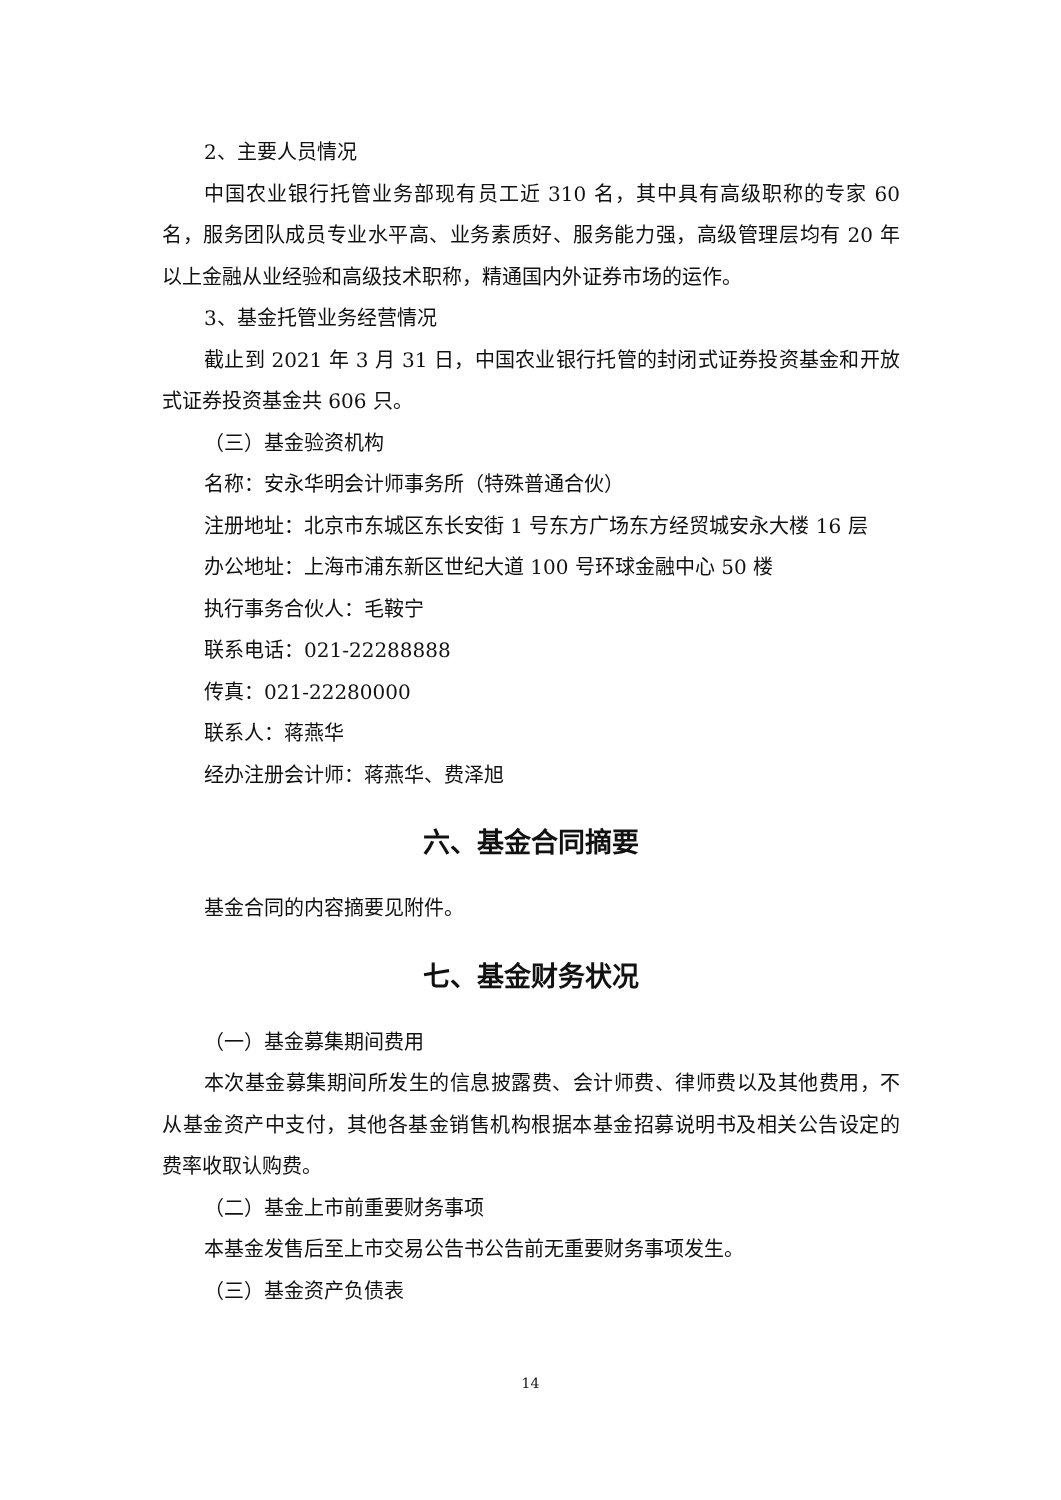2、主要人员情况
中国农业银行托管业务部现有员工近 310 名，其中具有高级职称的专家 60 名，服务团队成员专业水平高、业务素质好、服务能力强，高级管理层均有 20 年以上金融从业经验和高级技术职称，精通国内外证券市场的运作。
3、基金托管业务经营情况
截止到 2021 年 3 月 31 日，中国农业银行托管的封闭式证券投资基金和开放式证券投资基金共 606 只。
（三）基金验资机构
名称：安永华明会计师事务所（特殊普通合伙）
注册地址：北京市东城区东长安街 1 号东方广场东方经贸城安永大楼 16 层
办公地址：上海市浦东新区世纪大道 100 号环球金融中心 50 楼
执行事务合伙人：毛鞍宁
联系电话：021-22288888
传真：021-22280000
联系人：蒋燕华
经办注册会计师：蒋燕华、费泽旭
六、基金合同摘要
基金合同的内容摘要见附件。
七、基金财务状况
（一）基金募集期间费用
本次基金募集期间所发生的信息披露费、会计师费、律师费以及其他费用，不从基金资产中支付，其他各基金销售机构根据本基金招募说明书及相关公告设定的费率收取认购费。
（二）基金上市前重要财务事项
本基金发售后至上市交易公告书公告前无重要财务事项发生。
（三）基金资产负债表
14